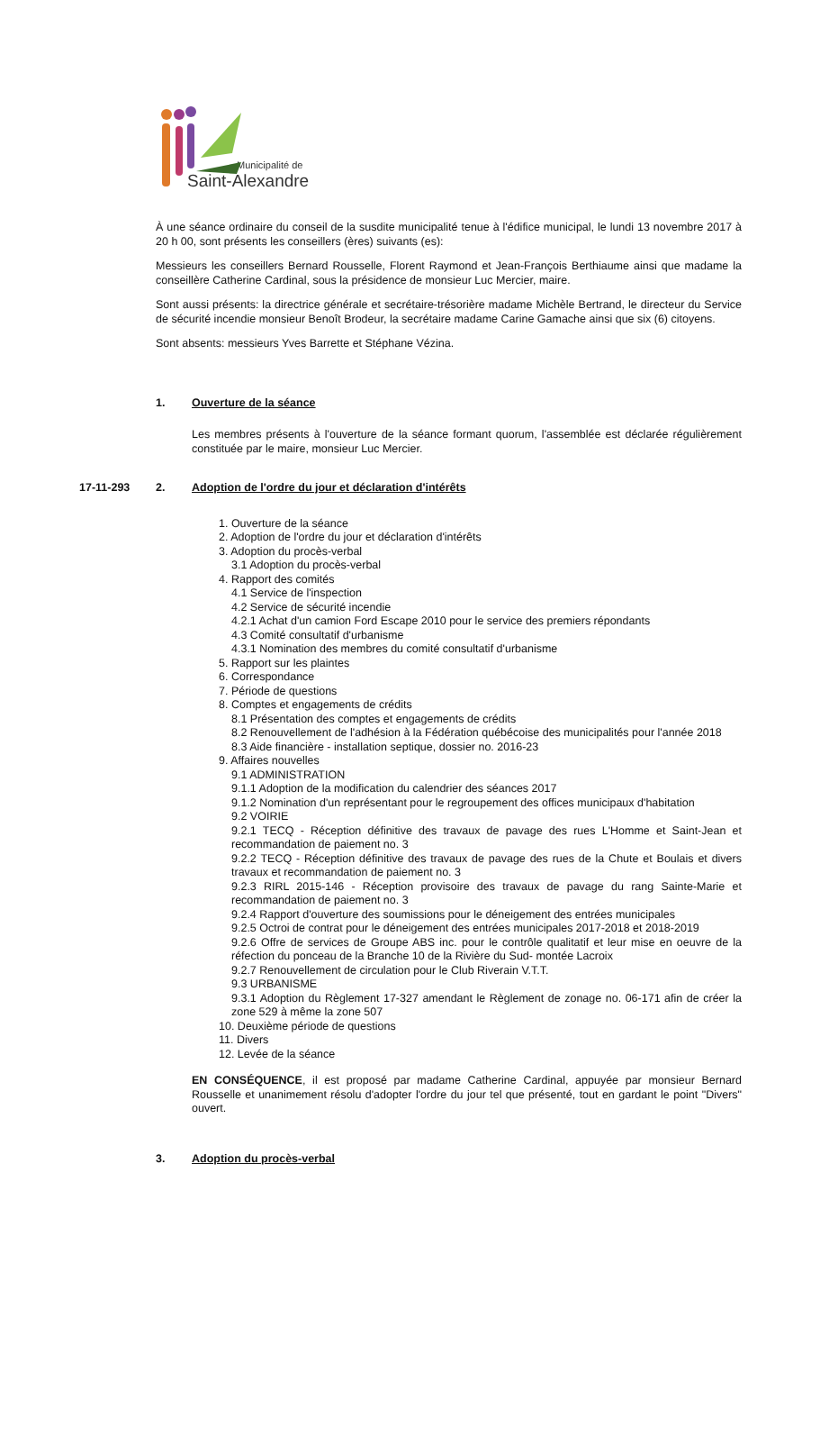Municipalité de
Saint-Alexandre
À une séance ordinaire du conseil de la susdite municipalité tenue à l'édifice municipal, le lundi 13 novembre 2017 à 20 h 00, sont présents les conseillers (ères) suivants (es):
Messieurs les conseillers Bernard Rousselle, Florent Raymond et Jean-François Berthiaume ainsi que madame la conseillère Catherine Cardinal, sous la présidence de monsieur Luc Mercier, maire.
Sont aussi présents: la directrice générale et secrétaire-trésorière madame Michèle Bertrand, le directeur du Service de sécurité incendie monsieur Benoît Brodeur, la secrétaire madame Carine Gamache ainsi que six (6) citoyens.
Sont absents: messieurs Yves Barrette et Stéphane Vézina.
1. Ouverture de la séance
Les membres présents à l'ouverture de la séance formant quorum, l'assemblée est déclarée régulièrement constituée par le maire, monsieur Luc Mercier.
17-11-293 2. Adoption de l'ordre du jour et déclaration d'intérêts
1. Ouverture de la séance
2. Adoption de l'ordre du jour et déclaration d'intérêts
3. Adoption du procès-verbal
3.1 Adoption du procès-verbal
4. Rapport des comités
4.1 Service de l'inspection
4.2 Service de sécurité incendie
4.2.1 Achat d'un camion Ford Escape 2010 pour le service des premiers répondants
4.3 Comité consultatif d'urbanisme
4.3.1 Nomination des membres du comité consultatif d'urbanisme
5. Rapport sur les plaintes
6. Correspondance
7. Période de questions
8. Comptes et engagements de crédits
8.1 Présentation des comptes et engagements de crédits
8.2 Renouvellement de l'adhésion à la Fédération québécoise des municipalités pour l'année 2018
8.3 Aide financière - installation septique, dossier no. 2016-23
9. Affaires nouvelles
9.1 ADMINISTRATION
9.1.1 Adoption de la modification du calendrier des séances 2017
9.1.2 Nomination d'un représentant pour le regroupement des offices municipaux d'habitation
9.2 VOIRIE
9.2.1 TECQ - Réception définitive des travaux de pavage des rues L'Homme et Saint-Jean et recommandation de paiement no. 3
9.2.2 TECQ - Réception définitive des travaux de pavage des rues de la Chute et Boulais et divers travaux et recommandation de paiement no. 3
9.2.3 RIRL 2015-146 - Réception provisoire des travaux de pavage du rang Sainte-Marie et recommandation de paiement no. 3
9.2.4 Rapport d'ouverture des soumissions pour le déneigement des entrées municipales
9.2.5 Octroi de contrat pour le déneigement des entrées municipales 2017-2018 et 2018-2019
9.2.6 Offre de services de Groupe ABS inc. pour le contrôle qualitatif et leur mise en oeuvre de la réfection du ponceau de la Branche 10 de la Rivière du Sud- montée Lacroix
9.2.7 Renouvellement de circulation pour le Club Riverain V.T.T.
9.3 URBANISME
9.3.1 Adoption du Règlement 17-327 amendant le Règlement de zonage no. 06-171 afin de créer la zone 529 à même la zone 507
10. Deuxième période de questions
11. Divers
12. Levée de la séance
EN CONSÉQUENCE, il est proposé par madame Catherine Cardinal, appuyée par monsieur Bernard Rousselle et unanimement résolu d'adopter l'ordre du jour tel que présenté, tout en gardant le point "Divers" ouvert.
3. Adoption du procès-verbal